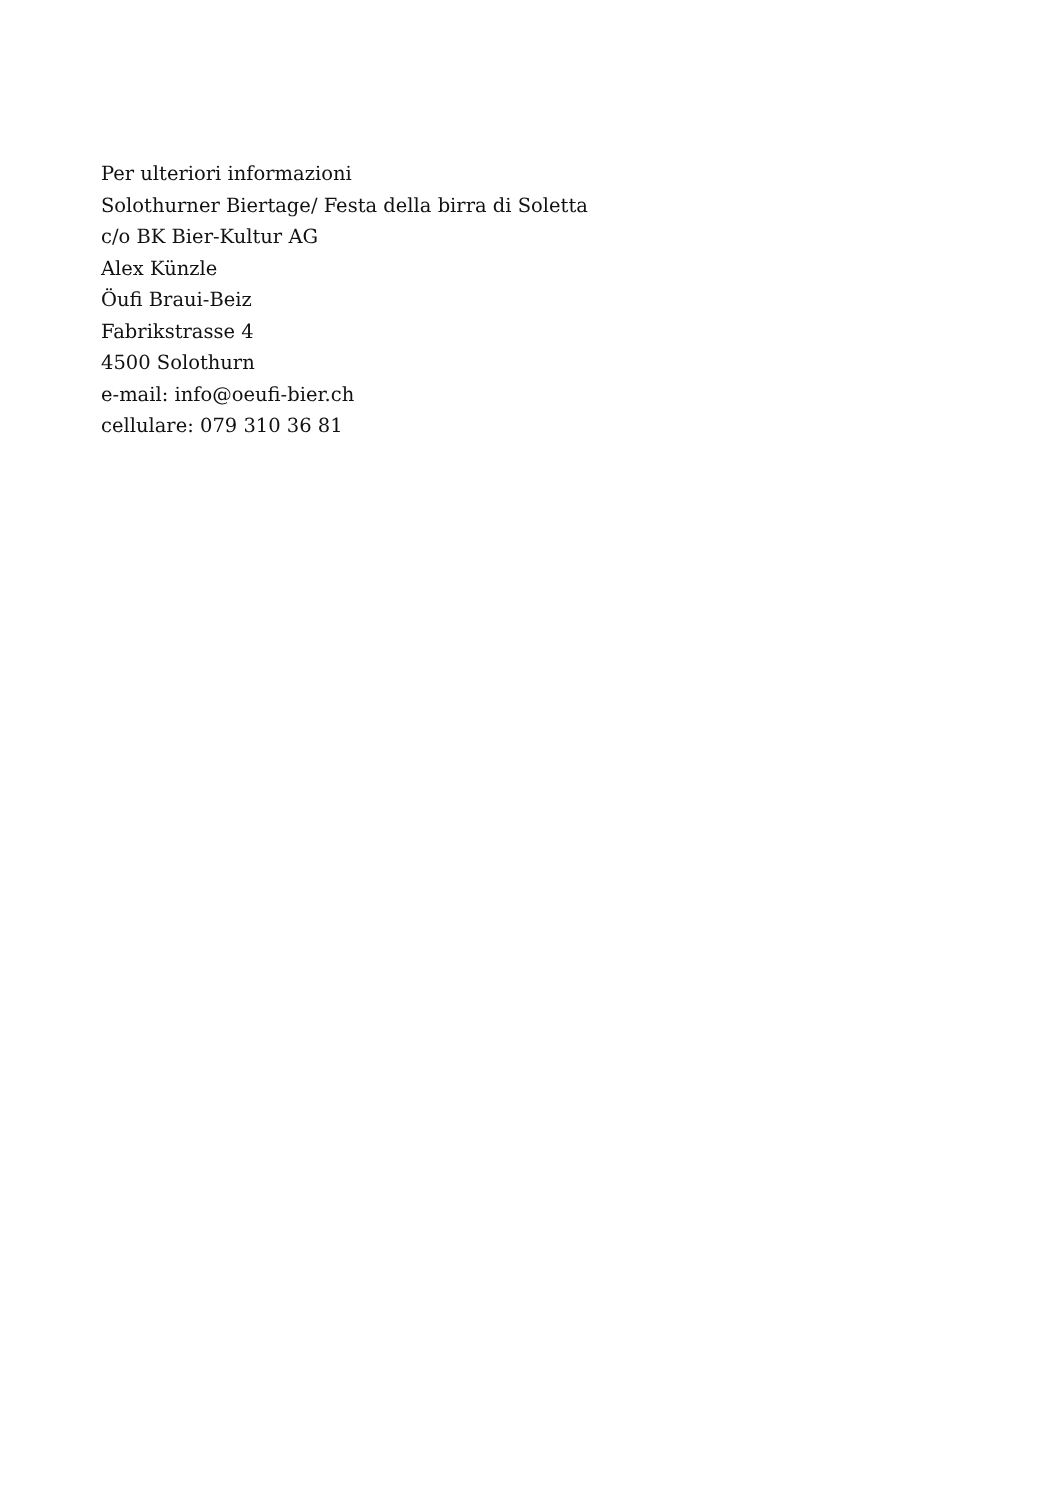Per ulteriori informazioni
Solothurner Biertage/ Festa della birra di Soletta
c/o BK Bier-Kultur AG
Alex Künzle
Öufi Braui-Beiz
Fabrikstrasse 4
4500 Solothurn
e-mail: info@oeufi-bier.ch
cellulare: 079 310 36 81